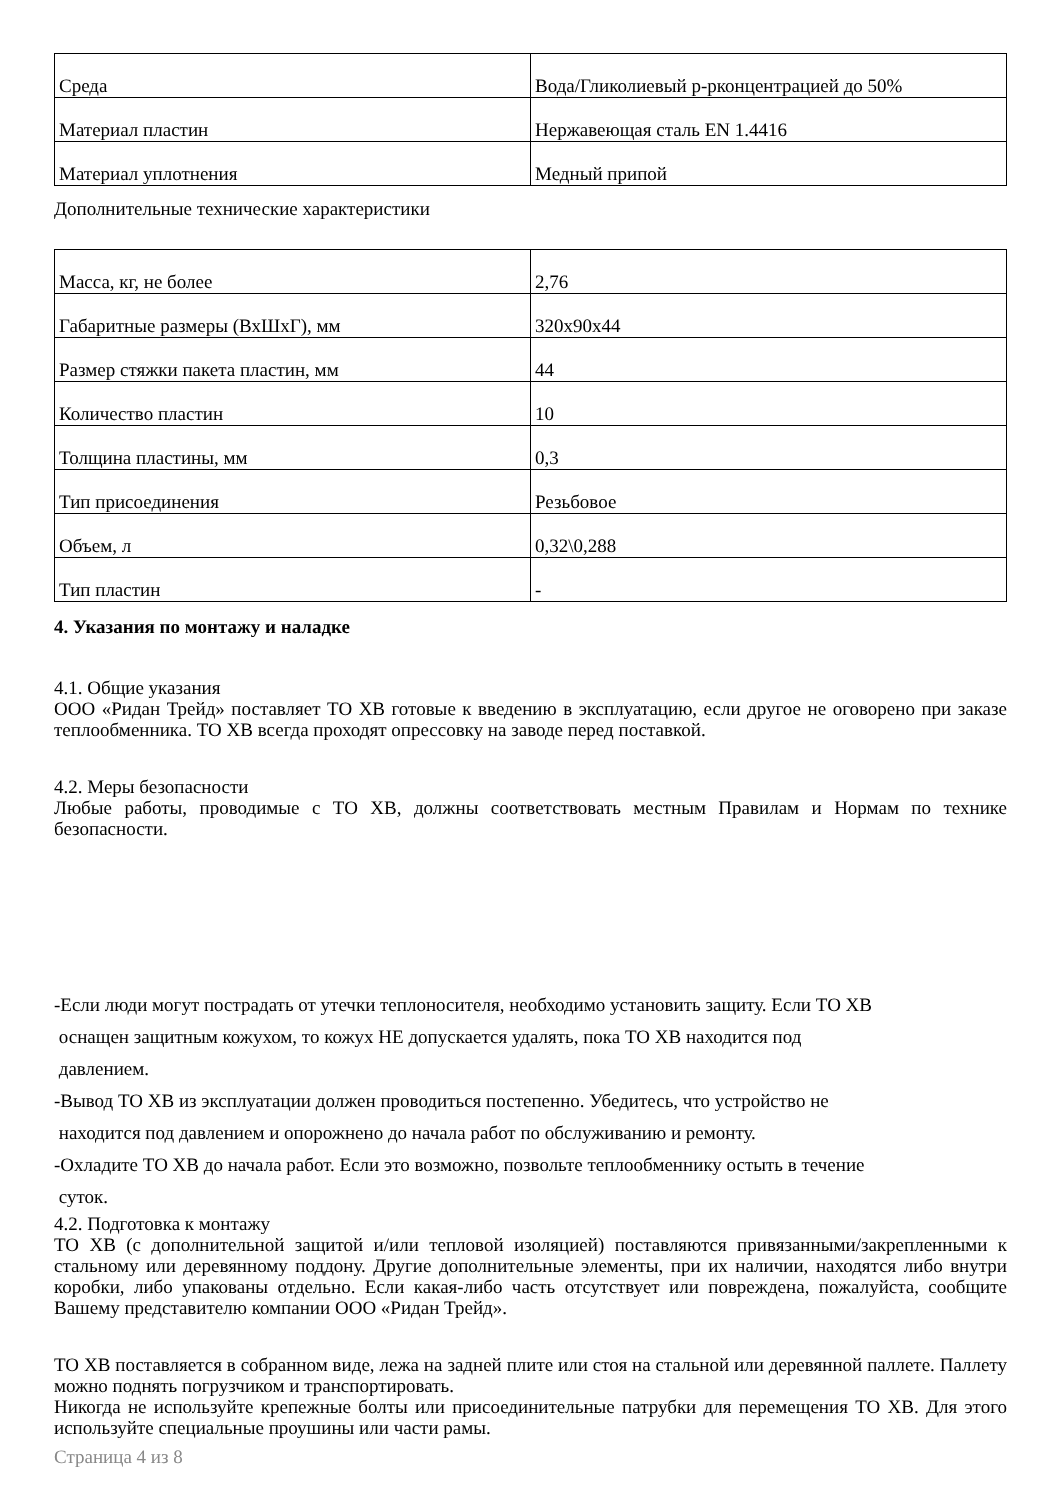| Среда | Вода/Гликолиевый р-рконцентрацией до 50% |
| Материал пластин | Нержавеющая сталь EN 1.4416 |
| Материал уплотнения | Медный припой |
Дополнительные технические характеристики
| Масса, кг, не более | 2,76 |
| Габаритные размеры (ВхШхГ), мм | 320х90х44 |
| Размер стяжки пакета пластин, мм | 44 |
| Количество пластин | 10 |
| Толщина пластины, мм | 0,3 |
| Тип присоединения | Резьбовое |
| Объем, л | 0,32\0,288 |
| Тип пластин | - |
4. Указания по монтажу и наладке
4.1. Общие указания
ООО «Ридан Трейд» поставляет ТО ХВ готовые к введению в эксплуатацию, если другое не оговорено при заказе теплообменника. ТО ХВ всегда проходят опрессовку на заводе перед поставкой.
4.2. Меры безопасности
Любые работы, проводимые с ТО ХВ, должны соответствовать местным Правилам и Нормам по технике безопасности.
-Если люди могут пострадать от утечки теплоносителя, необходимо установить защиту. Если ТО ХВ
оснащен защитным кожухом, то кожух НЕ допускается удалять, пока ТО ХВ находится под
давлением.
-Вывод ТО ХВ из эксплуатации должен проводиться постепенно. Убедитесь, что устройство не
находится под давлением и опорожнено до начала работ по обслуживанию и ремонту.
-Охладите ТО ХВ до начала работ. Если это возможно, позвольте теплообменнику остыть в течение
суток.
4.2. Подготовка к монтажу
ТО ХВ (с дополнительной защитой и/или тепловой изоляцией) поставляются привязанными/закрепленными к стальному или деревянному поддону. Другие дополнительные элементы, при их наличии, находятся либо внутри коробки, либо упакованы отдельно. Если какая-либо часть отсутствует или повреждена, пожалуйста, сообщите Вашему представителю компании ООО «Ридан Трейд».
ТО ХВ поставляется в собранном виде, лежа на задней плите или стоя на стальной или деревянной паллете. Паллету можно поднять погрузчиком и транспортировать.
Никогда не используйте крепежные болты или присоединительные патрубки для перемещения ТО ХВ. Для этого используйте специальные проушины или части рамы.
Страница 4 из 8